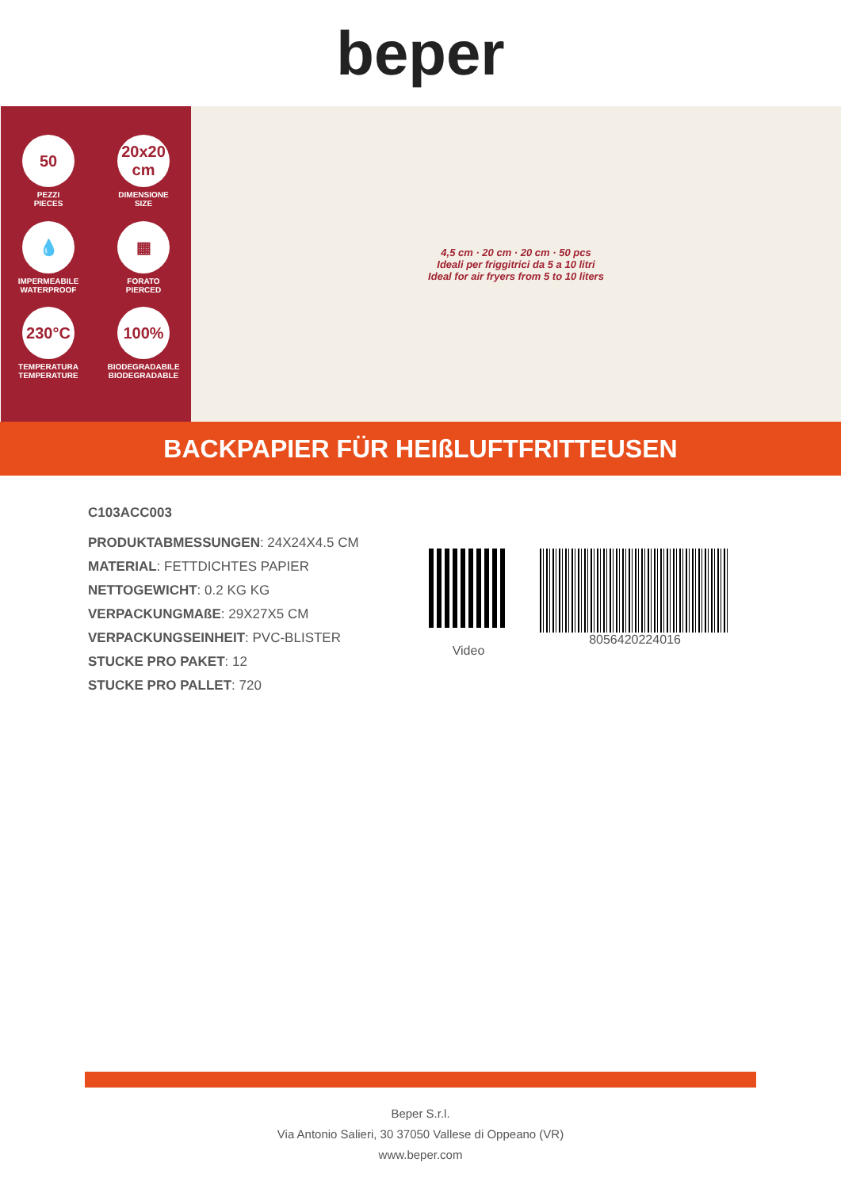beper
50
PEZZI
PIECES
20x20 cm
DIMENSIONE
SIZE
💧
IMPERMEABILE
WATERPROOF
▦
FORATO
PIERCED
230°C
TEMPERATURA
TEMPERATURE
100%
BIODEGRADABILE
BIODEGRADABLE
4,5 cm · 20 cm · 20 cm · 50 pcs
Ideali per friggitrici da 5 a 10 litri
Ideal for air fryers from 5 to 10 liters
BACKPAPIER FÜR HEIßLUFTFRITTEUSEN
C103ACC003
PRODUKTABMESSUNGEN: 24X24X4.5 CM
MATERIAL: FETTDICHTES PAPIER
NETTOGEWICHT: 0.2 KG KG
VERPACKUNGMAßE: 29X27X5 CM
VERPACKUNGSEINHEIT: PVC-BLISTER
STUCKE PRO PAKET: 12
STUCKE PRO PALLET: 720
Video
8056420224016
Beper S.r.l.
Via Antonio Salieri, 30 37050 Vallese di Oppeano (VR)
www.beper.com